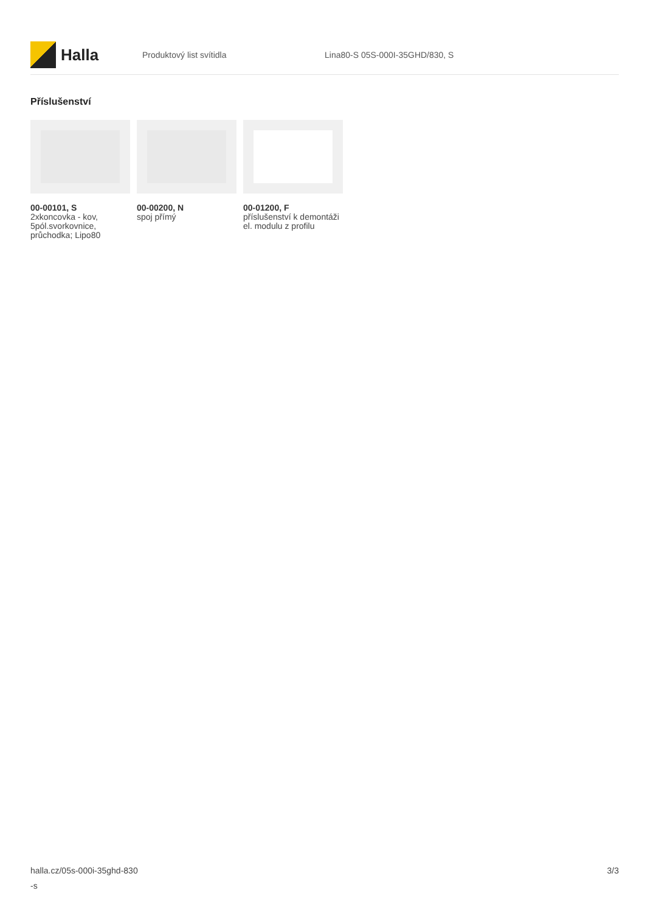Halla
Produktový list svítidla Lina80-S 05S-000I-35GHD/830, S
Příslušenství
00-00101, S
2xkoncovka - kov, 5pól.svorkovnice, průchodka; Lipo80
00-00200, N
spoj přímý
00-01200, F
příslušenství k demontáži el. modulu z profilu
halla.cz/05s-000i-35ghd-830
-s
3/3